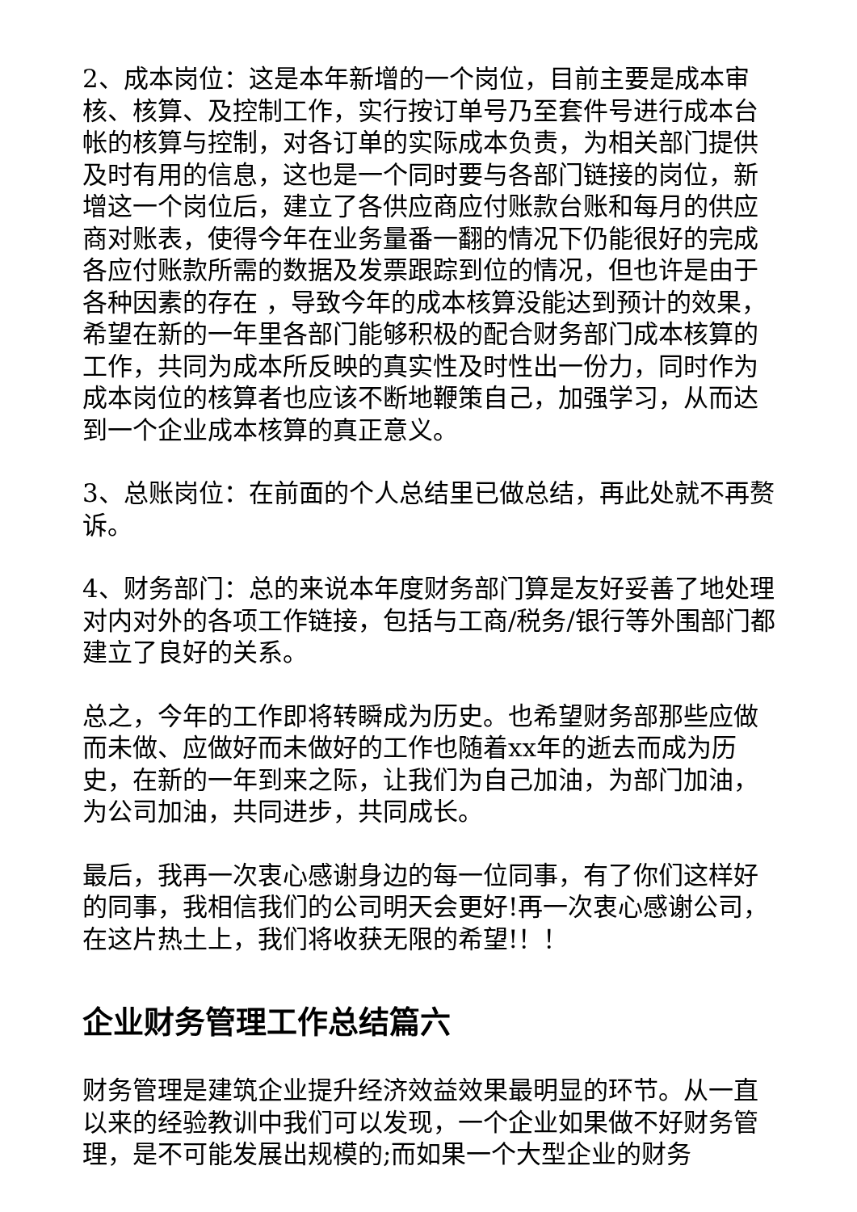2、成本岗位：这是本年新增的一个岗位，目前主要是成本审核、核算、及控制工作，实行按订单号乃至套件号进行成本台帐的核算与控制，对各订单的实际成本负责，为相关部门提供及时有用的信息，这也是一个同时要与各部门链接的岗位，新增这一个岗位后，建立了各供应商应付账款台账和每月的供应商对账表，使得今年在业务量番一翻的情况下仍能很好的完成各应付账款所需的数据及发票跟踪到位的情况，但也许是由于各种因素的存在 ，导致今年的成本核算没能达到预计的效果，希望在新的一年里各部门能够积极的配合财务部门成本核算的工作，共同为成本所反映的真实性及时性出一份力，同时作为成本岗位的核算者也应该不断地鞭策自己，加强学习，从而达到一个企业成本核算的真正意义。
3、总账岗位：在前面的个人总结里已做总结，再此处就不再赘诉。
4、财务部门：总的来说本年度财务部门算是友好妥善了地处理对内对外的各项工作链接，包括与工商/税务/银行等外围部门都建立了良好的关系。
总之，今年的工作即将转瞬成为历史。也希望财务部那些应做而未做、应做好而未做好的工作也随着xx年的逝去而成为历史，在新的一年到来之际，让我们为自己加油，为部门加油，为公司加油，共同进步，共同成长。
最后，我再一次衷心感谢身边的每一位同事，有了你们这样好的同事，我相信我们的公司明天会更好!再一次衷心感谢公司，在这片热土上，我们将收获无限的希望!！！
企业财务管理工作总结篇六
财务管理是建筑企业提升经济效益效果最明显的环节。从一直以来的经验教训中我们可以发现，一个企业如果做不好财务管理，是不可能发展出规模的;而如果一个大型企业的财务